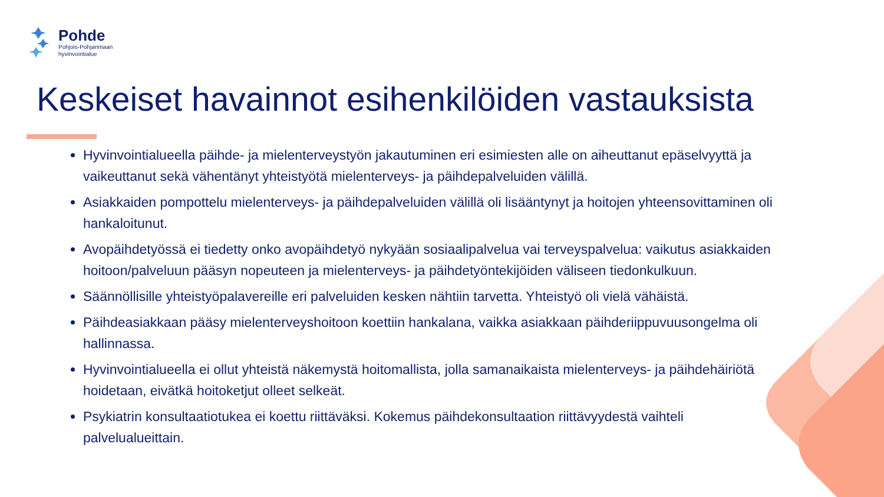Pohde
Pohjois-Pohjanmaan
hyvinvointialue
Keskeiset havainnot esihenkilöiden vastauksista
Hyvinvointialueella päihde- ja mielenterveystyön jakautuminen eri esimiesten alle on aiheuttanut epäselvyyttä ja vaikeuttanut sekä vähentänyt yhteistyötä mielenterveys- ja päihdepalveluiden välillä.
Asiakkaiden pompottelu mielenterveys- ja päihdepalveluiden välillä oli lisääntynyt ja hoitojen yhteensovittaminen oli hankaloitunut.
Avopäihdetyössä ei tiedetty onko avopäihdetyö nykyään sosiaalipalvelua vai terveyspalvelua: vaikutus asiakkaiden hoitoon/palveluun pääsyn nopeuteen ja mielenterveys- ja päihdetyöntekijöiden väliseen tiedonkulkuun.
Säännöllisille yhteistyöpalavereille eri palveluiden kesken nähtiin tarvetta. Yhteistyö oli vielä vähäistä.
Päihdeasiakkaan pääsy mielenterveyshoitoon koettiin hankalana, vaikka asiakkaan päihderiippuvuusongelma oli hallinnassa.
Hyvinvointialueella ei ollut yhteistä näkemystä hoitomallista, jolla samanaikaista mielenterveys- ja päihdehäiriötä hoidetaan, eivätkä hoitoketjut olleet selkeät.
Psykiatrin konsultaatiotukea ei koettu riittäväksi. Kokemus päihdekonsultaation riittävyydestä vaihteli palvelualueittain.